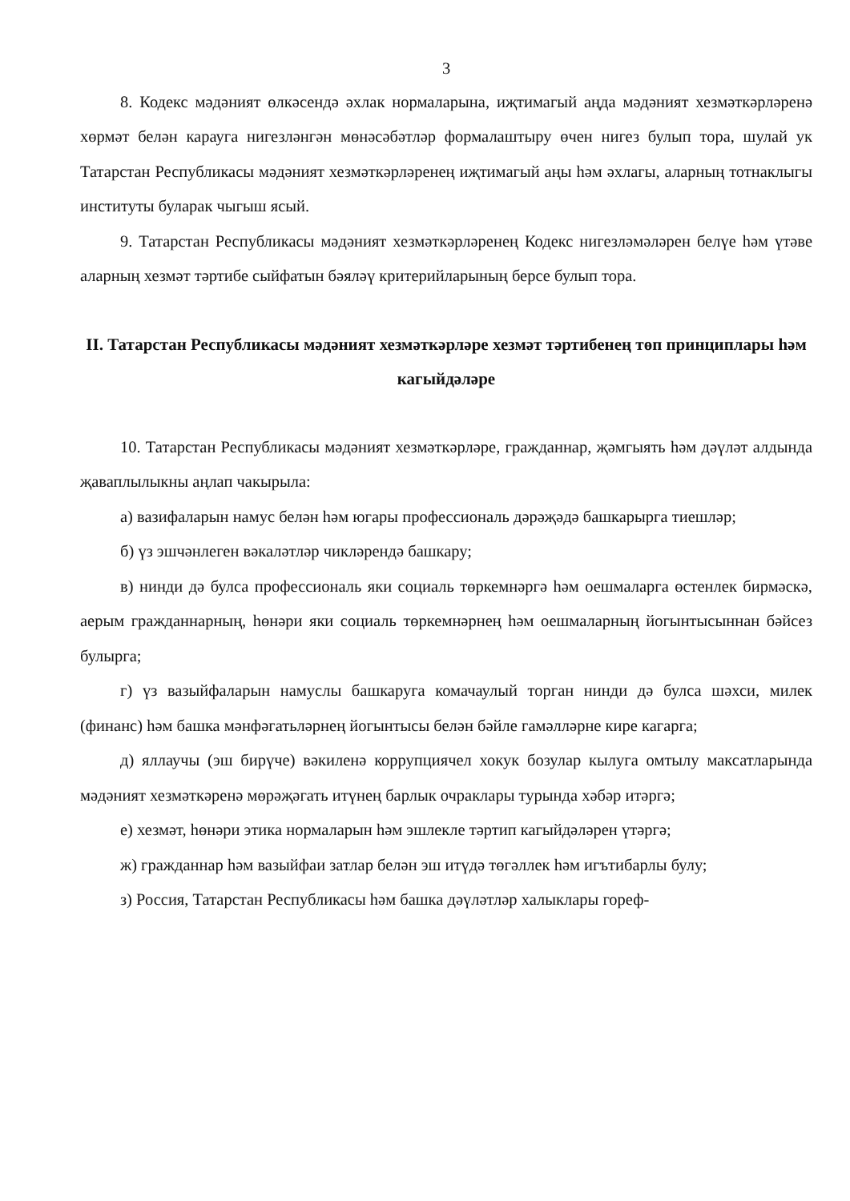3
8. Кодекс мәдәният өлкәсендә әхлак нормаларына, иҗтимагый аңда мәдәният хезмәткәрләренә хөрмәт белән карауга нигезләнгән мөнәсәбәтләр формалаштыру өчен нигез булып тора, шулай ук Татарстан Республикасы мәдәният хезмәткәрләренең иҗтимагый аңы һәм әхлагы, аларның тотнаклыгы институты буларак чыгыш ясый.
9. Татарстан Республикасы мәдәният хезмәткәрләренең Кодекс нигезләмәләрен белүе һәм үтәве аларның хезмәт тәртибе сыйфатын бәяләү критерийларының берсе булып тора.
II. Татарстан Республикасы мәдәният хезмәткәрләре хезмәт тәртибенең төп принциплары һәм кагыйдәләре
10. Татарстан Республикасы мәдәният хезмәткәрләре, гражданнар, җәмгыять һәм дәүләт алдында җаваплылыкны аңлап чакырыла:
а) вазифаларын намус белән һәм югары профессиональ дәрәҗәдә башкарырга тиешләр;
б) үз эшчәнлеген вәкаләтләр чикләрендә башкару;
в) нинди дә булса профессиональ яки социаль төркемнәргә һәм оешмаларга өстенлек бирмәскә, аерым гражданнарның, һөнәри яки социаль төркемнәрнең һәм оешмаларның йогынтысыннан бәйсез булырга;
г) үз вазыйфаларын намуслы башкаруга комачаулый торган нинди дә булса шәхси, милек (финанс) һәм башка мәнфәгатьләрнең йогынтысы белән бәйле гамәлләрне кире кагарга;
д) яллаучы (эш бирүче) вәкиленә коррупциячел хокук бозулар кылуга омтылу максатларында мәдәният хезмәткәренә мөрәҗәгать итүнең барлык очраклары турында хәбәр итәргә;
е) хезмәт, һөнәри этика нормаларын һәм эшлекле тәртип кагыйдәләрен үтәргә;
ж) гражданнар һәм вазыйфаи затлар белән эш итүдә төгәллек һәм игътибарлы булу;
з) Россия, Татарстан Республикасы һәм башка дәүләтләр халыклары гореф-